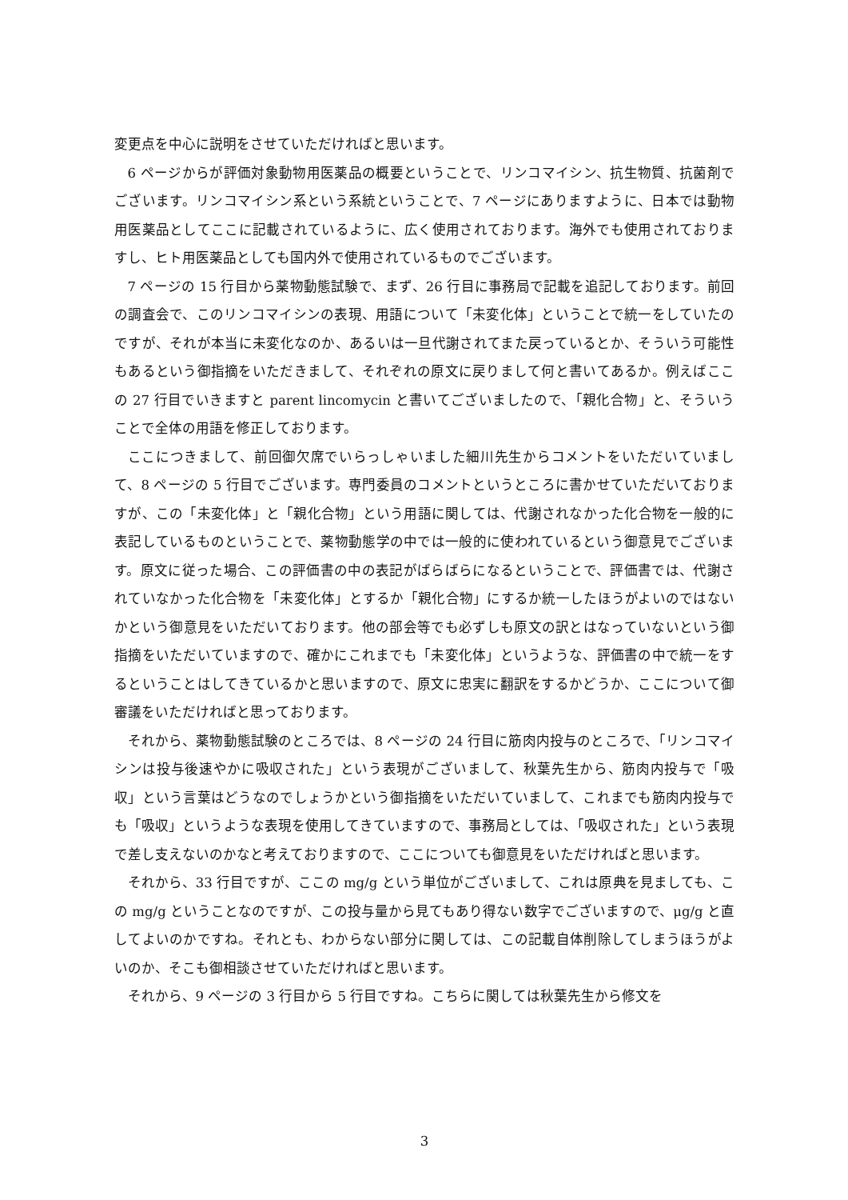変更点を中心に説明をさせていただければと思います。
6 ページからが評価対象動物用医薬品の概要ということで、リンコマイシン、抗生物質、抗菌剤でございます。リンコマイシン系という系統ということで、7 ページにありますように、日本では動物用医薬品としてここに記載されているように、広く使用されております。海外でも使用されておりますし、ヒト用医薬品としても国内外で使用されているものでございます。
7 ページの 15 行目から薬物動態試験で、まず、26 行目に事務局で記載を追記しております。前回の調査会で、このリンコマイシンの表現、用語について「未変化体」ということで統一をしていたのですが、それが本当に未変化なのか、あるいは一旦代謝されてまた戻っているとか、そういう可能性もあるという御指摘をいただきまして、それぞれの原文に戻りまして何と書いてあるか。例えばここの 27 行目でいきますと parent lincomycin と書いてございましたので、「親化合物」と、そういうことで全体の用語を修正しております。
ここにつきまして、前回御欠席でいらっしゃいました細川先生からコメントをいただいていまして、8 ページの 5 行目でございます。専門委員のコメントというところに書かせていただいておりますが、この「未変化体」と「親化合物」という用語に関しては、代謝されなかった化合物を一般的に表記しているものということで、薬物動態学の中では一般的に使われているという御意見でございます。原文に従った場合、この評価書の中の表記がばらばらになるということで、評価書では、代謝されていなかった化合物を「未変化体」とするか「親化合物」にするか統一したほうがよいのではないかという御意見をいただいております。他の部会等でも必ずしも原文の訳とはなっていないという御指摘をいただいていますので、確かにこれまでも「未変化体」というような、評価書の中で統一をするということはしてきているかと思いますので、原文に忠実に翻訳をするかどうか、ここについて御審議をいただければと思っております。
それから、薬物動態試験のところでは、8 ページの 24 行目に筋肉内投与のところで、「リンコマイシンは投与後速やかに吸収された」という表現がございまして、秋葉先生から、筋肉内投与で「吸収」という言葉はどうなのでしょうかという御指摘をいただいていまして、これまでも筋肉内投与でも「吸収」というような表現を使用してきていますので、事務局としては、「吸収された」という表現で差し支えないのかなと考えておりますので、ここについても御意見をいただければと思います。
それから、33 行目ですが、ここの mg/g という単位がございまして、これは原典を見ましても、この mg/g ということなのですが、この投与量から見てもあり得ない数字でございますので、μg/g と直してよいのかですね。それとも、わからない部分に関しては、この記載自体削除してしまうほうがよいのか、そこも御相談させていただければと思います。
それから、9 ページの 3 行目から 5 行目ですね。こちらに関しては秋葉先生から修文を
3